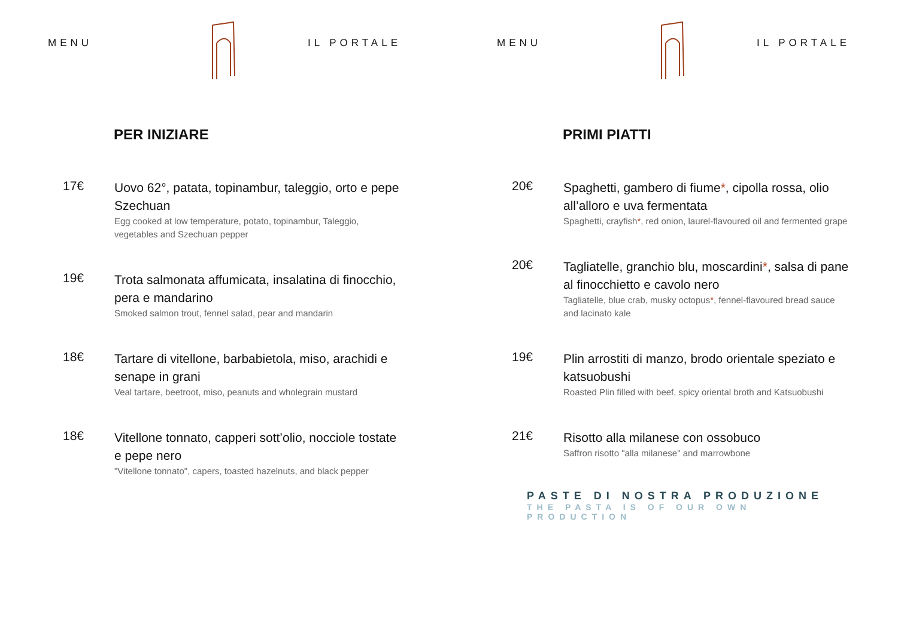MENU IL PORTALE
PER INIZIARE
17€
Uovo 62°, patata, topinambur, taleggio, orto e pepe Szechuan
Egg cooked at low temperature, potato, topinambur, Taleggio, vegetables and Szechuan pepper
19€
Trota salmonata affumicata, insalatina di finocchio, pera e mandarino
Smoked salmon trout, fennel salad, pear and mandarin
18€
Tartare di vitellone, barbabietola, miso, arachidi e senape in grani
Veal tartare, beetroot, miso, peanuts and wholegrain mustard
18€
Vitellone tonnato, capperi sott’olio, nocciole tostate e pepe nero
"Vitellone tonnato", capers, toasted hazelnuts, and black pepper
MENU IL PORTALE
PRIMI PIATTI
20€
Spaghetti, gambero di fiume*, cipolla rossa, olio all’alloro e uva fermentata
Spaghetti, crayfish*, red onion, laurel-flavoured oil and fermented grape
20€
Tagliatelle, granchio blu, moscardini*, salsa di pane al finocchietto e cavolo nero
Tagliatelle, blue crab, musky octopus*, fennel-flavoured bread sauce and lacinato kale
19€
Plin arrostiti di manzo, brodo orientale speziato e katsuobushi
Roasted Plin filled with beef, spicy oriental broth and Katsuobushi
21€
Risotto alla milanese con ossobuco
Saffron risotto "alla milanese" and marrowbone
PASTE DI NOSTRA PRODUZIONE
THE PASTA IS OF OUR OWN PRODUCTION